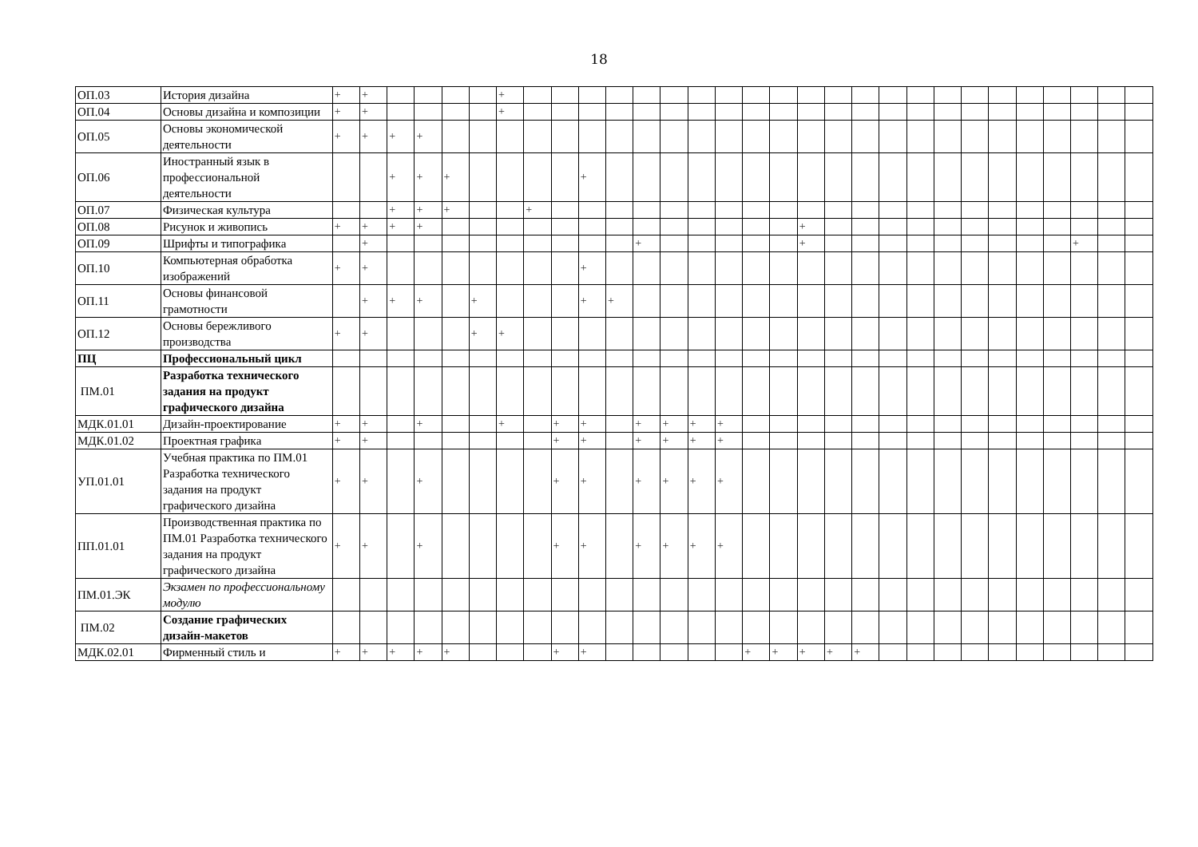18
| ОП.03 | История дизайна | + | + | | | | | + | | | | | | | | | | | | | | | | | | | | | | | |
| ОП.04 | Основы дизайна и композиции | + | + | | | | | + | | | | | | | | | | | | | | | | | | | | | | | |
| ОП.05 | Основы экономической деятельности | + | + | + | + | | | | | | | | | | | | | | | | | | | | | | | | | | |
| ОП.06 | Иностранный язык в профессиональной деятельности | | | + | + | + | | | | | + | | | | | | | | | | | | | | | | | | | | |
| ОП.07 | Физическая культура | | | + | + | + | | | + | | | | | | | | | | | | | | | | | | | | | | |
| ОП.08 | Рисунок и живопись | + | + | + | + | | | | | | | | | | | | | | + | | | | | | | | | | | | |
| ОП.09 | Шрифты и типографика | | + | | | | | | | | | | + | | | | | | + | | | | | | | | | | + | | |
| ОП.10 | Компьютерная обработка изображений | + | + | | | | | | | | + | | | | | | | | | | | | | | | | | | | | |
| ОП.11 | Основы финансовой грамотности | | + | + | + | | + | | | | + | + | | | | | | | | | | | | | | | | | | | |
| ОП.12 | Основы бережливого производства | + | + | | | | + | + | | | | | | | | | | | | | | | | | | | | | | | |
| ПЦ | Профессиональный цикл | | | | | | | | | | | | | | | | | | | | | | | | | | | | | | |
| ПМ.01 | Разработка технического задания на продукт графического дизайна | | | | | | | | | | | | | | | | | | | | | | | | | | | | | | |
| МДК.01.01 | Дизайн-проектирование | + | + | | + | | | + | | + | + | | + | + | + | + | | | | | | | | | | | | | | | |
| МДК.01.02 | Проектная графика | + | + | | | | | | | + | + | | + | + | + | + | | | | | | | | | | | | | | | |
| УП.01.01 | Учебная практика по ПМ.01 Разработка технического задания на продукт графического дизайна | + | + | | + | | | | | + | + | | + | + | + | + | | | | | | | | | | | | | | | |
| ПП.01.01 | Производственная практика по ПМ.01 Разработка технического задания на продукт графического дизайна | + | + | | + | | | | | + | + | | + | + | + | + | | | | | | | | | | | | | | | |
| ПМ.01.ЭК | Экзамен по профессиональному модулю | | | | | | | | | | | | | | | | | | | | | | | | | | | | | | |
| ПМ.02 | Создание графических дизайн-макетов | | | | | | | | | | | | | | | | | | | | | | | | | | | | | | |
| МДК.02.01 | Фирменный стиль и | + | + | + | + | + | | | | + | + | | | | | | + | + | + | + | + | | | | | | | | | | |